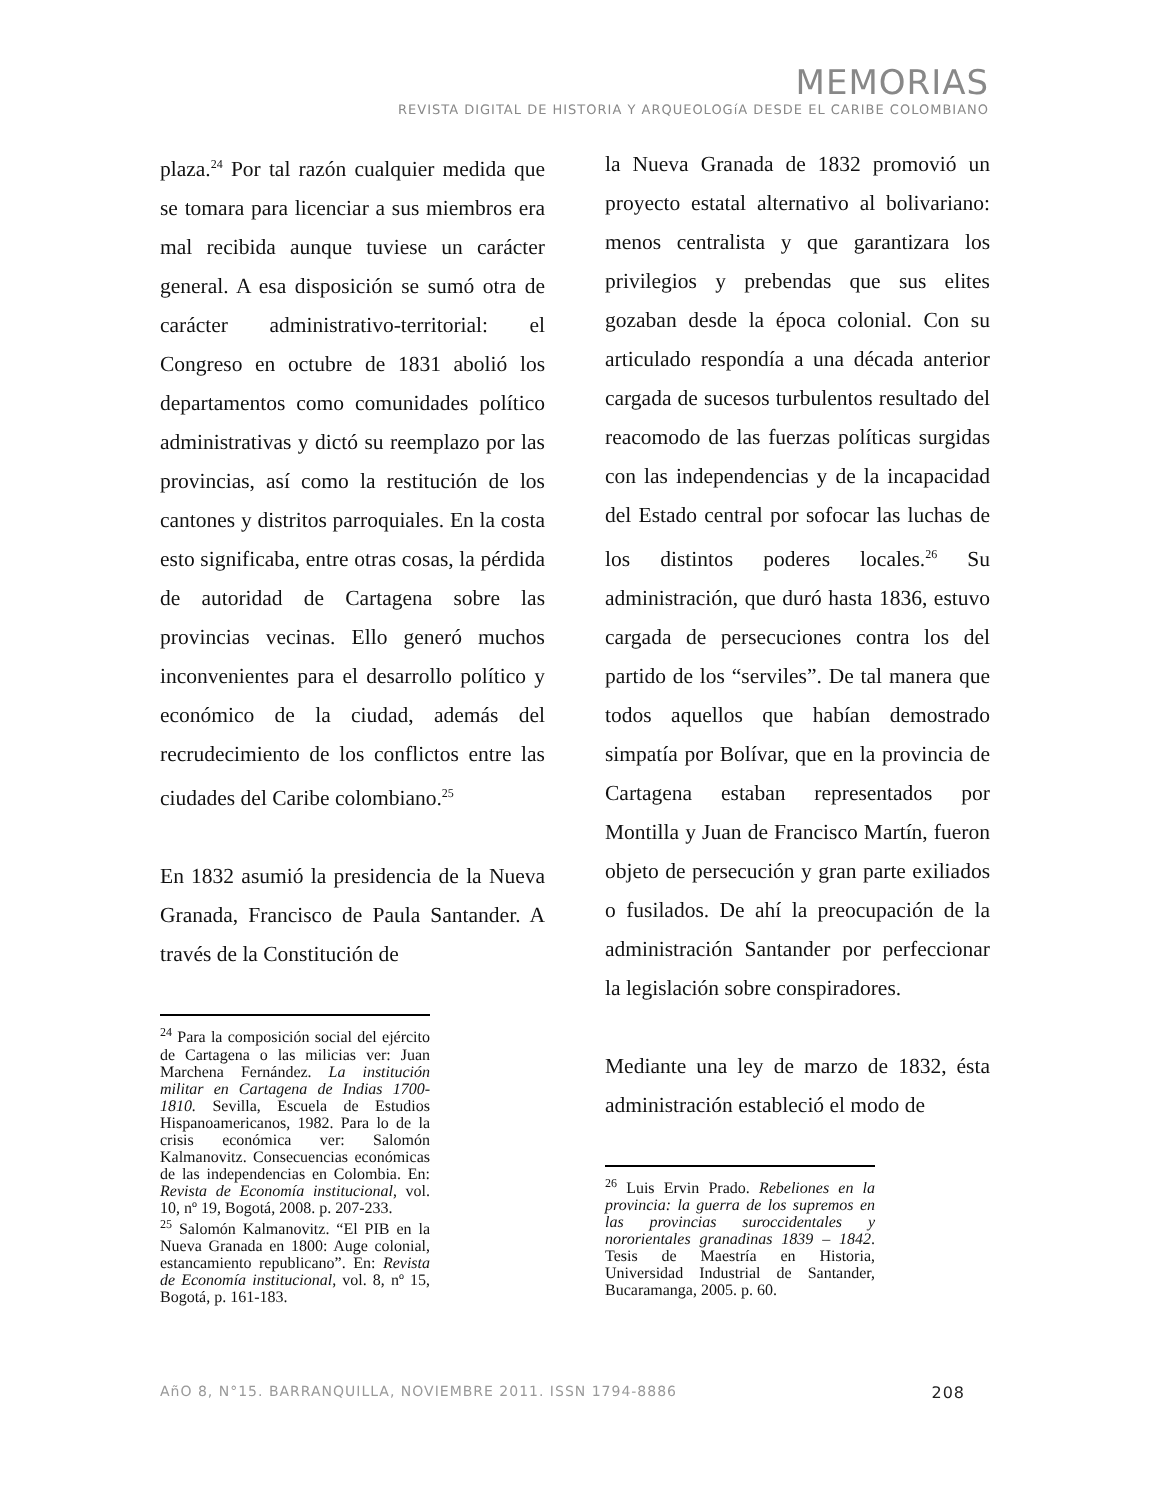MEMORIAS
REVISTA DIGITAL DE HISTORIA Y ARQUEOLOGíA DESDE EL CARIBE COLOMBIANO
plaza.<sup>24</sup> Por tal razón cualquier medida que se tomara para licenciar a sus miembros era mal recibida aunque tuviese un carácter general. A esa disposición se sumó otra de carácter administrativo-territorial: el Congreso en octubre de 1831 abolió los departamentos como comunidades político administrativas y dictó su reemplazo por las provincias, así como la restitución de los cantones y distritos parroquiales. En la costa esto significaba, entre otras cosas, la pérdida de autoridad de Cartagena sobre las provincias vecinas. Ello generó muchos inconvenientes para el desarrollo político y económico de la ciudad, además del recrudecimiento de los conflictos entre las ciudades del Caribe colombiano.<sup>25</sup>
En 1832 asumió la presidencia de la Nueva Granada, Francisco de Paula Santander. A través de la Constitución de
<sup>24</sup> Para la composición social del ejército de Cartagena o las milicias ver: Juan Marchena Fernández. La institución militar en Cartagena de Indias 1700-1810. Sevilla, Escuela de Estudios Hispanoamericanos, 1982. Para lo de la crisis económica ver: Salomón Kalmanovitz. Consecuencias económicas de las independencias en Colombia. En: Revista de Economía institucional, vol. 10, nº 19, Bogotá, 2008. p. 207-233.
<sup>25</sup> Salomón Kalmanovitz. “El PIB en la Nueva Granada en 1800: Auge colonial, estancamiento republicano”. En: Revista de Economía institucional, vol. 8, nº 15, Bogotá, p. 161-183.
la Nueva Granada de 1832 promovió un proyecto estatal alternativo al bolivariano: menos centralista y que garantizara los privilegios y prebendas que sus elites gozaban desde la época colonial. Con su articulado respondía a una década anterior cargada de sucesos turbulentos resultado del reacomodo de las fuerzas políticas surgidas con las independencias y de la incapacidad del Estado central por sofocar las luchas de los distintos poderes locales.<sup>26</sup> Su administración, que duró hasta 1836, estuvo cargada de persecuciones contra los del partido de los “serviles”. De tal manera que todos aquellos que habían demostrado simpatía por Bolívar, que en la provincia de Cartagena estaban representados por Montilla y Juan de Francisco Martín, fueron objeto de persecución y gran parte exiliados o fusilados. De ahí la preocupación de la administración Santander por perfeccionar la legislación sobre conspiradores.
Mediante una ley de marzo de 1832, ésta administración estableció el modo de
<sup>26</sup> Luis Ervin Prado. Rebeliones en la provincia: la guerra de los supremos en las provincias suroccidentales y nororientales granadinas 1839 – 1842. Tesis de Maestría en Historia, Universidad Industrial de Santander, Bucaramanga, 2005. p. 60.
AñO 8, N°15. BARRANQUILLA, NOVIEMBRE 2011. ISSN 1794-8886 208